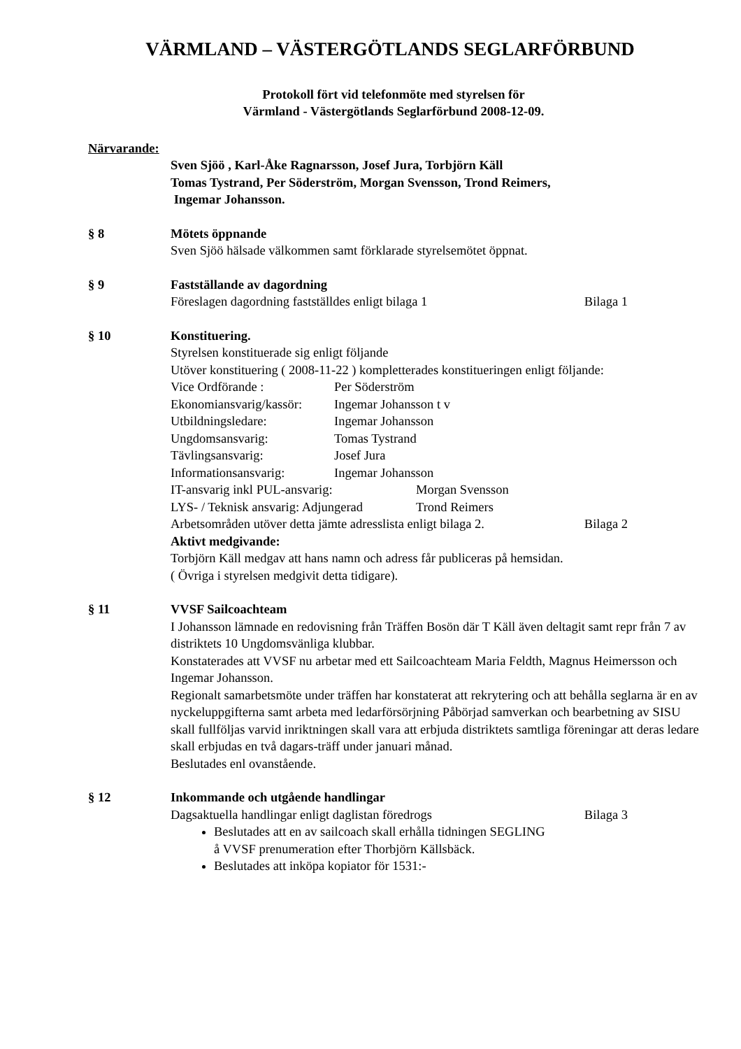VÄRMLAND – VÄSTERGÖTLANDS SEGLARFÖRBUND
Protokoll fört vid telefonmöte med styrelsen för
Värmland - Västergötlands Seglarförbund 2008-12-09.
Närvarande:
Sven Sjöö , Karl-Åke Ragnarsson, Josef Jura, Torbjörn Käll
Tomas Tystrand, Per Söderström, Morgan Svensson, Trond Reimers,
Ingemar Johansson.
§ 8 Mötets öppnande
Sven Sjöö hälsade välkommen samt förklarade styrelsemötet öppnat.
§ 9 Fastställande av dagordning
Föreslagen dagordning fastställdes enligt bilaga 1 Bilaga 1
§ 10 Konstituering.
Styrelsen konstituerade sig enligt följande
Utöver konstituering ( 2008-11-22 ) kompletterades konstitueringen enligt följande:
Vice Ordförande : Per Söderström
Ekonomiansvarig/kassör: Ingemar Johansson t v
Utbildningsledare: Ingemar Johansson
Ungdomsansvarig: Tomas Tystrand
Tävlingsansvarig: Josef Jura
Informationsansvarig: Ingemar Johansson
IT-ansvarig inkl PUL-ansvarig: Morgan Svensson
LYS- / Teknisk ansvarig: Adjungerad Trond Reimers
Arbetsområden utöver detta jämte adresslista enligt bilaga 2. Bilaga 2
Aktivt medgivande:
Torbjörn Käll medgav att hans namn och adress får publiceras på hemsidan.
( Övriga i styrelsen medgivit detta tidigare).
§ 11 VVSF Sailcoachteam
I Johansson lämnade en redovisning från Träffen Bosön där T Käll även deltagit samt repr från 7 av distriktets 10 Ungdomsvänliga klubbar.
Konstaterades att VVSF nu arbetar med ett Sailcoachteam Maria Feldth, Magnus Heimersson och Ingemar Johansson.
Regionalt samarbetsmöte under träffen har konstaterat att rekrytering och att behålla seglarna är en av nyckeluppgifterna samt arbeta med ledarförsörjning Påbörjad samverkan och bearbetning av SISU skall fullföljas varvid inriktningen skall vara att erbjuda distriktets samtliga föreningar att deras ledare skall erbjudas en två dagars-träff under januari månad.
Beslutades enl ovanstående.
§ 12 Inkommande och utgående handlingar
Dagsaktuella handlingar enligt daglistan föredrogs Bilaga 3
Beslutades att en av sailcoach skall erhålla tidningen SEGLING
å VVSF prenumeration efter Thorbjörn Källsbäck.
Beslutades att inköpa kopiator för 1531:-